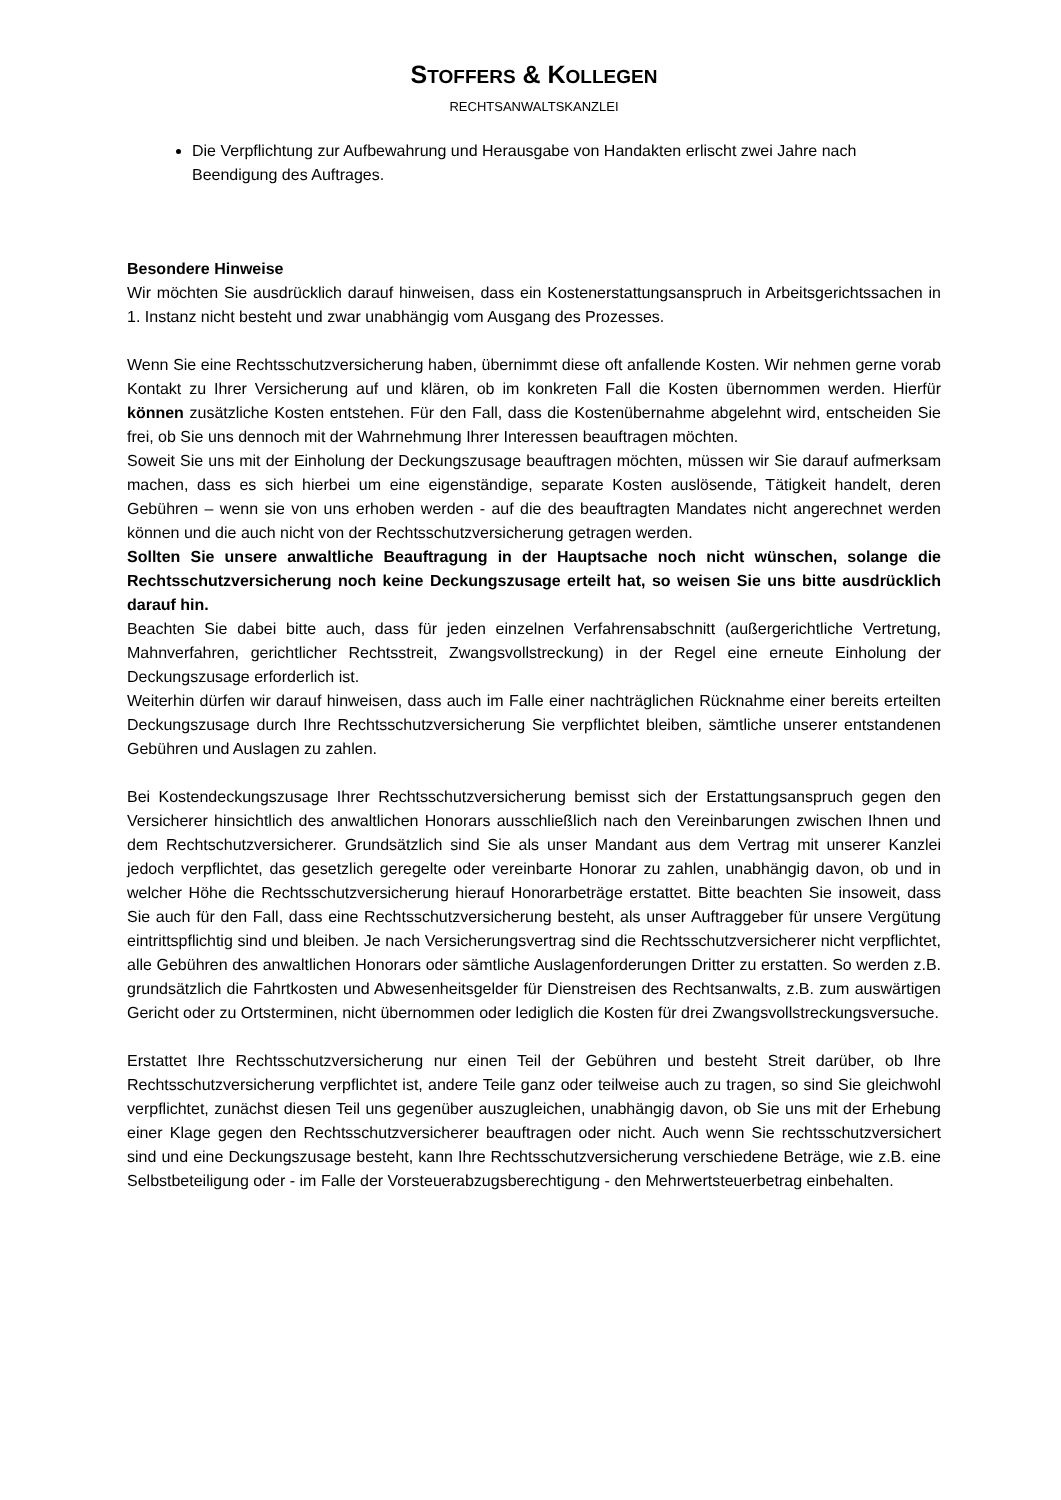STOFFERS & KOLLEGEN
RECHTSANWALTSKANZLEI
Die Verpflichtung zur Aufbewahrung und Herausgabe von Handakten erlischt zwei Jahre nach Beendigung des Auftrages.
Besondere Hinweise
Wir möchten Sie ausdrücklich darauf hinweisen, dass ein Kostenerstattungsanspruch in Arbeitsgerichtssachen in 1. Instanz nicht besteht und zwar unabhängig vom Ausgang des Prozesses.
Wenn Sie eine Rechtsschutzversicherung haben, übernimmt diese oft anfallende Kosten. Wir nehmen gerne vorab Kontakt zu Ihrer Versicherung auf und klären, ob im konkreten Fall die Kosten übernommen werden. Hierfür können zusätzliche Kosten entstehen. Für den Fall, dass die Kostenübernahme abgelehnt wird, entscheiden Sie frei, ob Sie uns dennoch mit der Wahrnehmung Ihrer Interessen beauftragen möchten.
Soweit Sie uns mit der Einholung der Deckungszusage beauftragen möchten, müssen wir Sie darauf aufmerksam machen, dass es sich hierbei um eine eigenständige, separate Kosten auslösende, Tätigkeit handelt, deren Gebühren – wenn sie von uns erhoben werden - auf die des beauftragten Mandates nicht angerechnet werden können und die auch nicht von der Rechtsschutzversicherung getragen werden.
Sollten Sie unsere anwaltliche Beauftragung in der Hauptsache noch nicht wünschen, solange die Rechtsschutzversicherung noch keine Deckungszusage erteilt hat, so weisen Sie uns bitte ausdrücklich darauf hin.
Beachten Sie dabei bitte auch, dass für jeden einzelnen Verfahrensabschnitt (außergerichtliche Vertretung, Mahnverfahren, gerichtlicher Rechtsstreit, Zwangsvollstreckung) in der Regel eine erneute Einholung der Deckungszusage erforderlich ist.
Weiterhin dürfen wir darauf hinweisen, dass auch im Falle einer nachträglichen Rücknahme einer bereits erteilten Deckungszusage durch Ihre Rechtsschutzversicherung Sie verpflichtet bleiben, sämtliche unserer entstandenen Gebühren und Auslagen zu zahlen.
Bei Kostendeckungszusage Ihrer Rechtsschutzversicherung bemisst sich der Erstattungsanspruch gegen den Versicherer hinsichtlich des anwaltlichen Honorars ausschließlich nach den Vereinbarungen zwischen Ihnen und dem Rechtschutzversicherer. Grundsätzlich sind Sie als unser Mandant aus dem Vertrag mit unserer Kanzlei jedoch verpflichtet, das gesetzlich geregelte oder vereinbarte Honorar zu zahlen, unabhängig davon, ob und in welcher Höhe die Rechtsschutzversicherung hierauf Honorarbeträge erstattet. Bitte beachten Sie insoweit, dass Sie auch für den Fall, dass eine Rechtsschutzversicherung besteht, als unser Auftraggeber für unsere Vergütung eintrittspflichtig sind und bleiben. Je nach Versicherungsvertrag sind die Rechtsschutzversicherer nicht verpflichtet, alle Gebühren des anwaltlichen Honorars oder sämtliche Auslagenforderungen Dritter zu erstatten. So werden z.B. grundsätzlich die Fahrtkosten und Abwesenheitsgelder für Dienstreisen des Rechtsanwalts, z.B. zum auswärtigen Gericht oder zu Ortsterminen, nicht übernommen oder lediglich die Kosten für drei Zwangsvollstreckungsversuche.
Erstattet Ihre Rechtsschutzversicherung nur einen Teil der Gebühren und besteht Streit darüber, ob Ihre Rechtsschutzversicherung verpflichtet ist, andere Teile ganz oder teilweise auch zu tragen, so sind Sie gleichwohl verpflichtet, zunächst diesen Teil uns gegenüber auszugleichen, unabhängig davon, ob Sie uns mit der Erhebung einer Klage gegen den Rechtsschutzversicherer beauftragen oder nicht. Auch wenn Sie rechtsschutzversichert sind und eine Deckungszusage besteht, kann Ihre Rechtsschutzversicherung verschiedene Beträge, wie z.B. eine Selbstbeteiligung oder - im Falle der Vorsteuerabzugsberechtigung - den Mehrwertsteuerbetrag einbehalten.